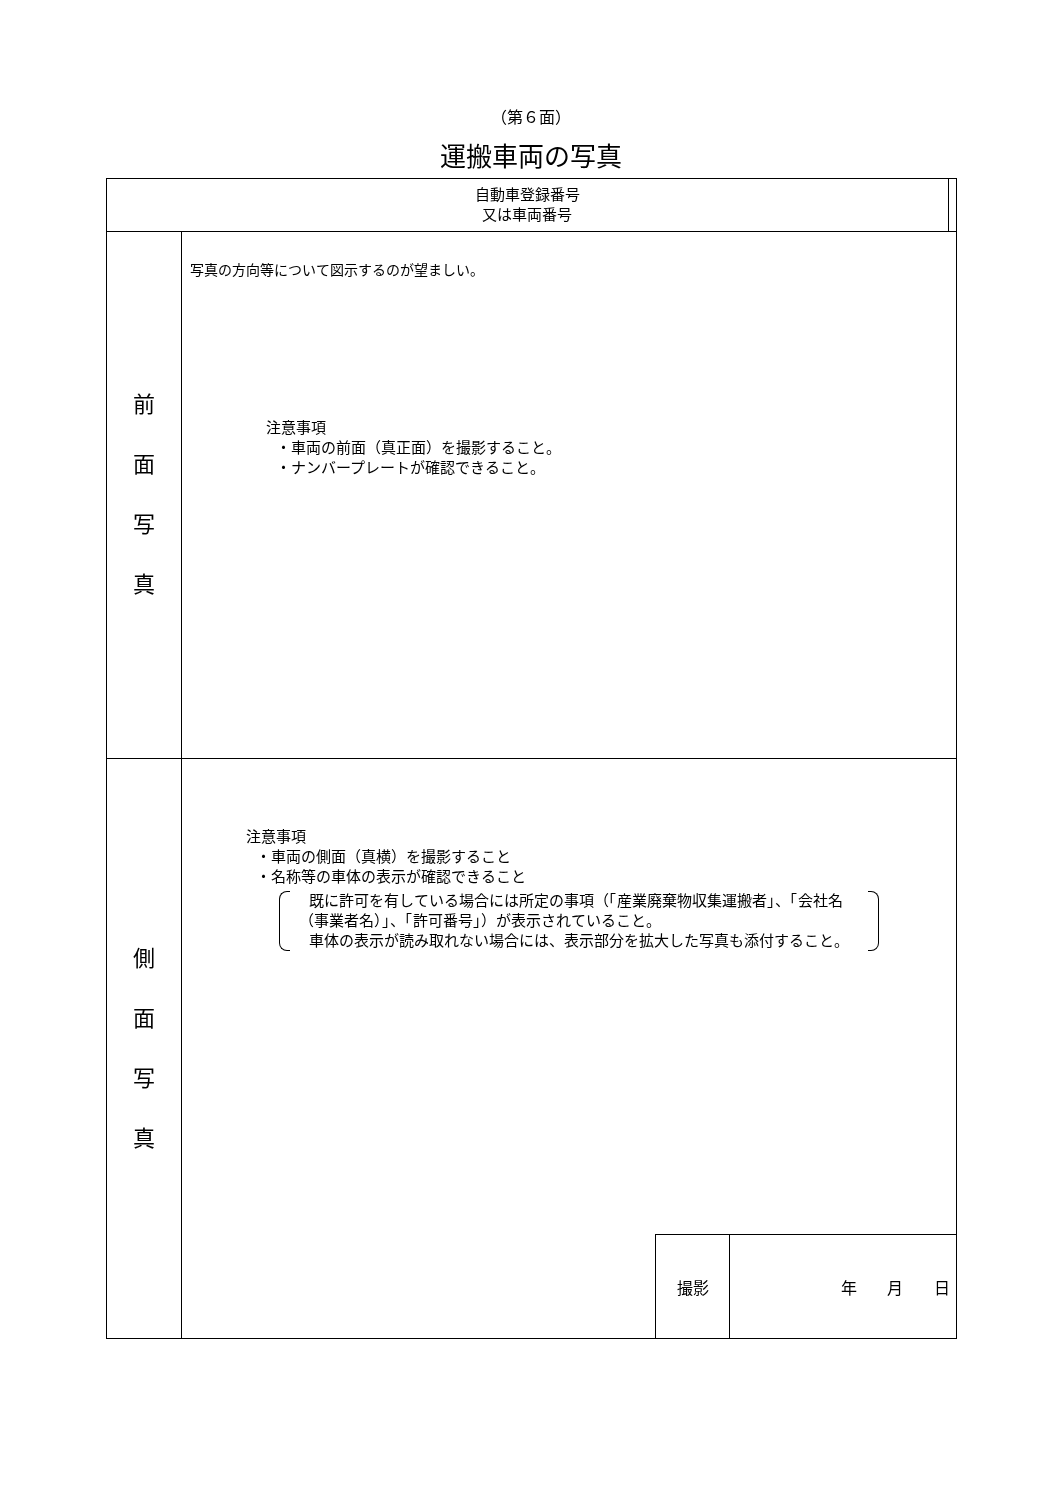（第６面）
運搬車両の写真
| 自動車登録番号 又は車両番号 | | |
| 前 面 写 真 | 写真の方向等について図示するのが望ましい。 注意事項 ・車両の前面（真正面）を撮影すること。 ・ナンバープレートが確認できること。 | |
| 側 面 写 真 | 注意事項 ・車両の側面（真横）を撮影すること ・名称等の車体の表示が確認できること 既に許可を有している場合には所定の事項（「産業廃棄物収集運搬者」、「会社名（事業者名）」、「許可番号」）が表示されていること。 車体の表示が読み取れない場合には、表示部分を拡大した写真も添付すること。 撮影 年 月 日 | |